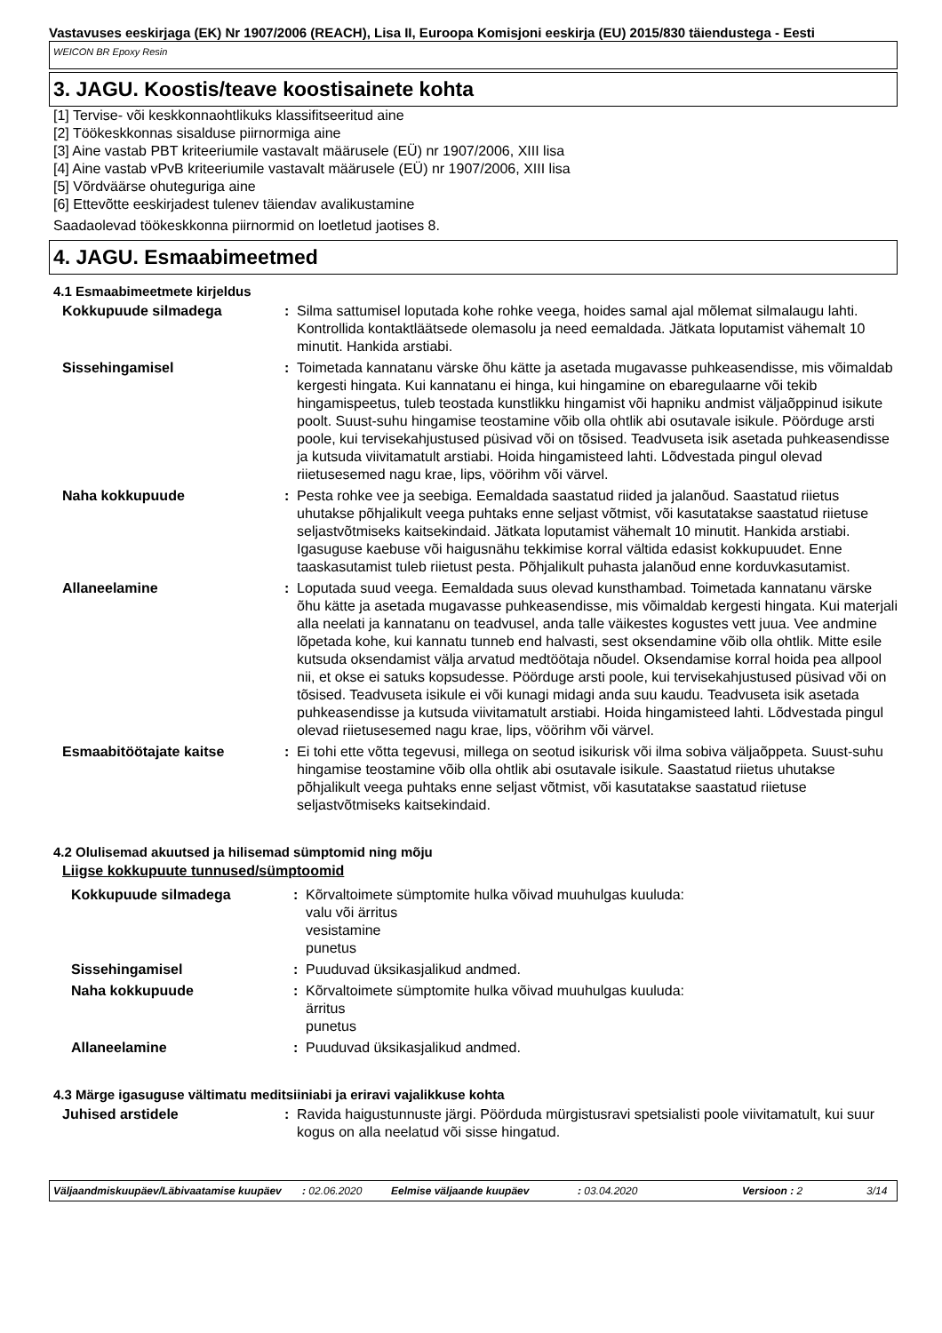Vastavuses eeskirjaga (EK) Nr 1907/2006 (REACH), Lisa II, Euroopa Komisjoni eeskirja (EU) 2015/830 täiendustega - Eesti
WEICON BR Epoxy Resin
3. JAGU. Koostis/teave koostisainete kohta
[1] Tervise- või keskkonnaohtlikuks klassifitseeritud aine
[2] Töökeskkonnas sisalduse piirnormiga aine
[3] Aine vastab PBT kriteeriumile vastavalt määrusele (EÜ) nr 1907/2006, XIII lisa
[4] Aine vastab vPvB kriteeriumile vastavalt määrusele (EÜ) nr 1907/2006, XIII lisa
[5] Võrdväärse ohuteguriga aine
[6] Ettevõtte eeskirjadest tulenev täiendav avalikustamine
Saadaolevad töökeskkonna piirnormid on loetletud jaotises 8.
4. JAGU. Esmaabimeetmed
4.1 Esmaabimeetmete kirjeldus
| Kokkupuude silmadega | : | Silma sattumisel loputada kohe rohke veega, hoides samal ajal mõlemat silmalaugu lahti. Kontrollida kontaktläätsede olemasolu ja need eemaldada. Jätkata loputamist vähemalt 10 minutit. Hankida arstiabi. |
| Sissehingamisel | : | Toimetada kannatanu värske õhu kätte ja asetada mugavasse puhkeasendisse, mis võimaldab kergesti hingata. Kui kannatanu ei hinga, kui hingamine on ebaregulaarne või tekib hingamispeetus, tuleb teostada kunstlikku hingamist või hapniku andmist väljaõppinud isikute poolt. Suust-suhu hingamise teostamine võib olla ohtlik abi osutavale isikule. Pöörduge arsti poole, kui tervisekahjustused püsivad või on tõsised. Teadvuseta isik asetada puhkeasendisse ja kutsuda viivitamatult arstiabi. Hoida hingamisteed lahti. Lõdvestada pingul olevad riietusesemed nagu krae, lips, vöörihm või värvel. |
| Naha kokkupuude | : | Pesta rohke vee ja seebiga. Eemaldada saastatud riided ja jalanõud. Saastatud riietus uhutakse põhjalikult veega puhtaks enne seljast võtmist, või kasutatakse saastatud riietuse seljastvõtmiseks kaitsekindaid. Jätkata loputamist vähemalt 10 minutit. Hankida arstiabi. Igasuguse kaebuse või haigusnähu tekkimise korral vältida edasist kokkupuudet. Enne taaskasutamist tuleb riietust pesta. Põhjalikult puhasta jalanõud enne korduvkasutamist. |
| Allaneelamine | : | Loputada suud veega. Eemaldada suus olevad kunsthambad. Toimetada kannatanu värske õhu kätte ja asetada mugavasse puhkeasendisse, mis võimaldab kergesti hingata. Kui materjali alla neelati ja kannatanu on teadvusel, anda talle väikestes kogustes vett juua. Vee andmine lõpetada kohe, kui kannatu tunneb end halvasti, sest oksendamine võib olla ohtlik. Mitte esile kutsuda oksendamist välja arvatud medtöötaja nõudel. Oksendamise korral hoida pea allpool nii, et okse ei satuks kopsudesse. Pöörduge arsti poole, kui tervisekahjustused püsivad või on tõsised. Teadvuseta isikule ei või kunagi midagi anda suu kaudu. Teadvuseta isik asetada puhkeasendisse ja kutsuda viivitamatult arstiabi. Hoida hingamisteed lahti. Lõdvestada pingul olevad riietusesemed nagu krae, lips, vöörihm või värvel. |
| Esmaabitöötajate kaitse | : | Ei tohi ette võtta tegevusi, millega on seotud isikurisk või ilma sobiva väljaõppeta. Suust-suhu hingamise teostamine võib olla ohtlik abi osutavale isikule. Saastatud riietus uhutakse põhjalikult veega puhtaks enne seljast võtmist, või kasutatakse saastatud riietuse seljastvõtmiseks kaitsekindaid. |
4.2 Olulisemad akuutsed ja hilisemad sümptomid ning mõju
Liigse kokkupuute tunnused/sümptoomid
| Kokkupuude silmadega | : | Kõrvaltoimete sümptomite hulka võivad muuhulgas kuuluda: valu või ärritus vesistamine punetus |
| Sissehingamisel | : | Puuduvad üksikasjalikud andmed. |
| Naha kokkupuude | : | Kõrvaltoimete sümptomite hulka võivad muuhulgas kuuluda: ärritus punetus |
| Allaneelamine | : | Puuduvad üksikasjalikud andmed. |
4.3 Märge igasuguse vältimatu meditsiiniabi ja eriravi vajalikkuse kohta
| Juhised arstidele | : | Ravida haigustunnuste järgi. Pöörduda mürgistusravi spetsialisti poole viivitamatult, kui suur kogus on alla neelatud või sisse hingatud. |
Väljaandmiskuupäev/Läbivaatamise kuupäev
: 02.06.2020 Eelmise väljaande kuupäev : 03.04.2020 Versioon : 2 3/14